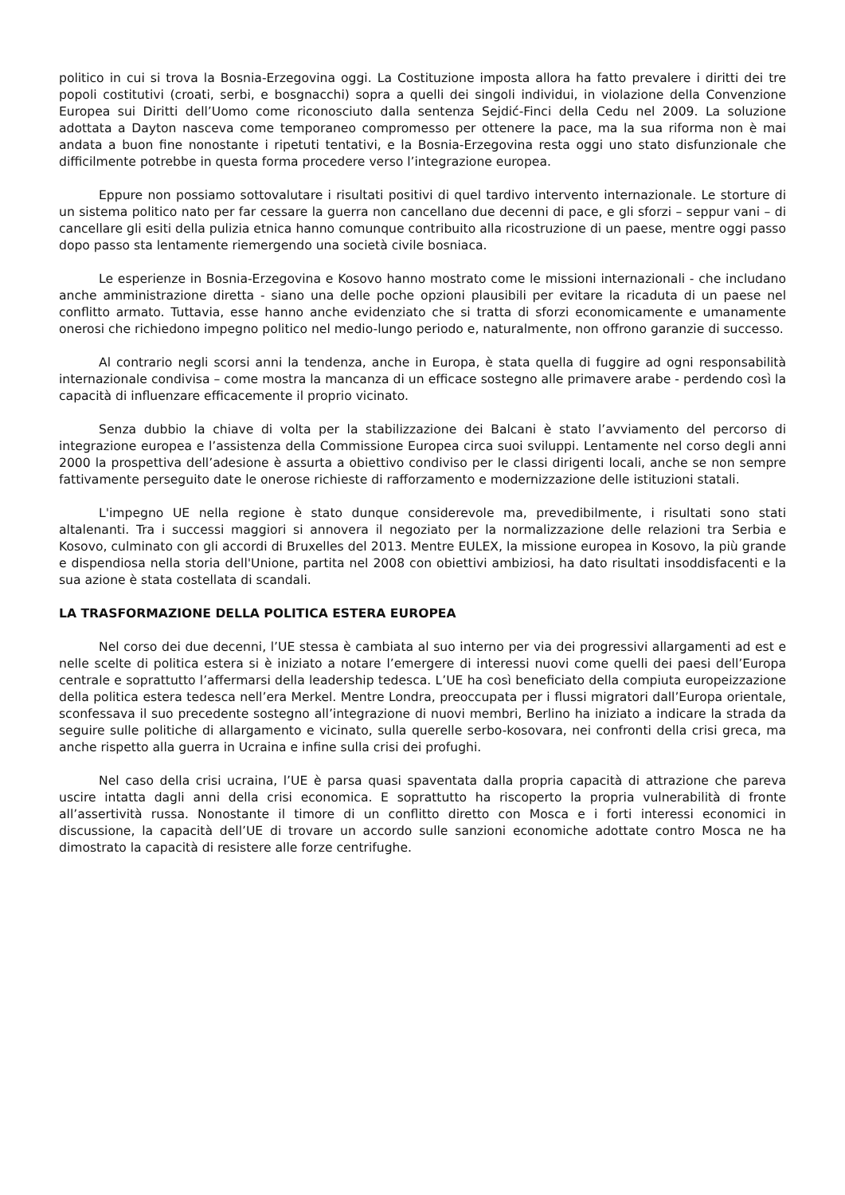politico in cui si trova la Bosnia-Erzegovina oggi. La Costituzione imposta allora ha fatto prevalere i diritti dei tre popoli costitutivi (croati, serbi, e bosgnacchi) sopra a quelli dei singoli individui, in violazione della Convenzione Europea sui Diritti dell’Uomo come riconosciuto dalla sentenza Sejdić-Finci della Cedu nel 2009. La soluzione adottata a Dayton nasceva come temporaneo compromesso per ottenere la pace, ma la sua riforma non è mai andata a buon fine nonostante i ripetuti tentativi, e la Bosnia-Erzegovina resta oggi uno stato disfunzionale che difficilmente potrebbe in questa forma procedere verso l’integrazione europea.
Eppure non possiamo sottovalutare i risultati positivi di quel tardivo intervento internazionale. Le storture di un sistema politico nato per far cessare la guerra non cancellano due decenni di pace, e gli sforzi – seppur vani – di cancellare gli esiti della pulizia etnica hanno comunque contribuito alla ricostruzione di un paese, mentre oggi passo dopo passo sta lentamente riemergendo una società civile bosniaca.
Le esperienze in Bosnia-Erzegovina e Kosovo hanno mostrato come le missioni internazionali - che includano anche amministrazione diretta - siano una delle poche opzioni plausibili per evitare la ricaduta di un paese nel conflitto armato. Tuttavia, esse hanno anche evidenziato che si tratta di sforzi economicamente e umanamente onerosi che richiedono impegno politico nel medio-lungo periodo e, naturalmente, non offrono garanzie di successo.
Al contrario negli scorsi anni la tendenza, anche in Europa, è stata quella di fuggire ad ogni responsabilità internazionale condivisa – come mostra la mancanza di un efficace sostegno alle primavere arabe - perdendo così la capacità di influenzare efficacemente il proprio vicinato.
Senza dubbio la chiave di volta per la stabilizzazione dei Balcani è stato l’avviamento del percorso di integrazione europea e l’assistenza della Commissione Europea circa suoi sviluppi. Lentamente nel corso degli anni 2000 la prospettiva dell’adesione è assurta a obiettivo condiviso per le classi dirigenti locali, anche se non sempre fattivamente perseguito date le onerose richieste di rafforzamento e modernizzazione delle istituzioni statali.
L'impegno UE nella regione è stato dunque considerevole ma, prevedibilmente, i risultati sono stati altalenanti. Tra i successi maggiori si annovera il negoziato per la normalizzazione delle relazioni tra Serbia e Kosovo, culminato con gli accordi di Bruxelles del 2013. Mentre EULEX, la missione europea in Kosovo, la più grande e dispendiosa nella storia dell'Unione, partita nel 2008 con obiettivi ambiziosi, ha dato risultati insoddisfacenti e la sua azione è stata costellata di scandali.
LA TRASFORMAZIONE DELLA POLITICA ESTERA EUROPEA
Nel corso dei due decenni, l’UE stessa è cambiata al suo interno per via dei progressivi allargamenti ad est e nelle scelte di politica estera si è iniziato a notare l’emergere di interessi nuovi come quelli dei paesi dell’Europa centrale e soprattutto l’affermarsi della leadership tedesca. L’UE ha così beneficiato della compiuta europeizzazione della politica estera tedesca nell’era Merkel. Mentre Londra, preoccupata per i flussi migratori dall’Europa orientale, sconfessava il suo precedente sostegno all’integrazione di nuovi membri, Berlino ha iniziato a indicare la strada da seguire sulle politiche di allargamento e vicinato, sulla querelle serbo-kosovara, nei confronti della crisi greca, ma anche rispetto alla guerra in Ucraina e infine sulla crisi dei profughi.
Nel caso della crisi ucraina, l’UE è parsa quasi spaventata dalla propria capacità di attrazione che pareva uscire intatta dagli anni della crisi economica. E soprattutto ha riscoperto la propria vulnerabilità di fronte all’assertività russa. Nonostante il timore di un conflitto diretto con Mosca e i forti interessi economici in discussione, la capacità dell’UE di trovare un accordo sulle sanzioni economiche adottate contro Mosca ne ha dimostrato la capacità di resistere alle forze centrifughe.